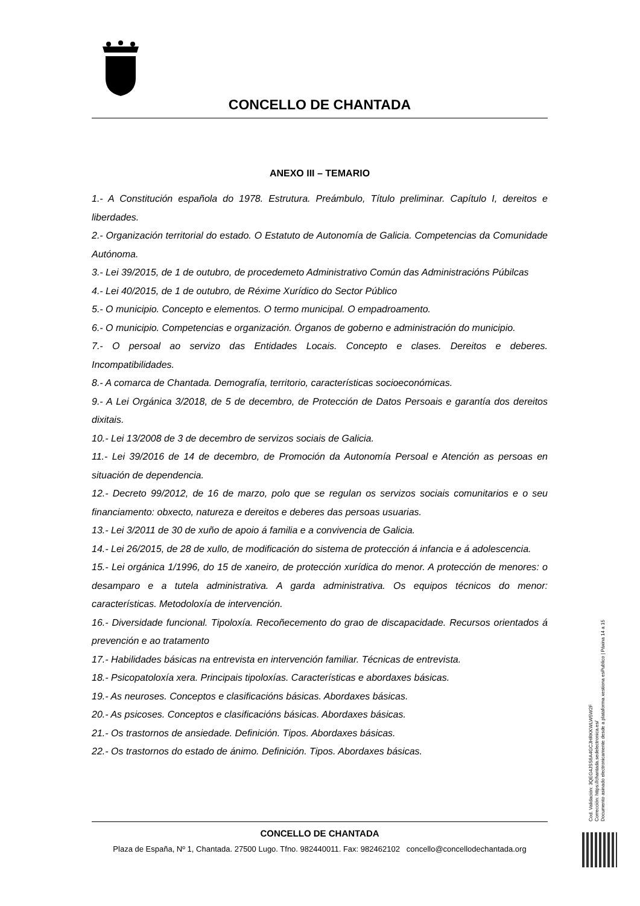CONCELLO DE CHANTADA
ANEXO III – TEMARIO
1.- A Constitución española do 1978. Estrutura. Preámbulo, Título preliminar. Capítulo I, dereitos e liberdades.
2.- Organización territorial do estado. O Estatuto de Autonomía de Galicia. Competencias da Comunidade Autónoma.
3.- Lei 39/2015, de 1 de outubro, de procedemeto Administrativo Común das Administracións Púbilcas
4.- Lei 40/2015, de 1 de outubro, de Réxime Xurídico do Sector Público
5.- O municipio. Concepto e elementos. O termo municipal. O empadroamento.
6.- O municipio. Competencias e organización. Órganos de goberno e administración do municipio.
7.- O persoal ao servizo das Entidades Locais. Concepto e clases. Dereitos e deberes. Incompatibilidades.
8.- A comarca de Chantada. Demografía, territorio, características socioeconómicas.
9.- A Lei Orgánica 3/2018, de 5 de decembro, de Protección de Datos Persoais e garantía dos dereitos dixitais.
10.- Lei 13/2008 de 3 de decembro de servizos sociais de Galicia.
11.- Lei 39/2016 de 14 de decembro, de Promoción da Autonomía Persoal e Atención as persoas en situación de dependencia.
12.- Decreto 99/2012, de 16 de marzo, polo que se regulan os servizos sociais comunitarios e o seu financiamento: obxecto, natureza e dereitos e deberes das persoas usuarias.
13.- Lei 3/2011 de 30 de xuño de apoio á familia e a convivencia de Galicia.
14.- Lei 26/2015, de 28 de xullo, de modificación do sistema de protección á infancia e á adolescencia.
15.- Lei orgánica 1/1996, do 15 de xaneiro, de protección xurídica do menor. A protección de menores: o desamparo e a tutela administrativa. A garda administrativa. Os equipos técnicos do menor: características. Metodoloxía de intervención.
16.- Diversidade funcional. Tipoloxía. Recoñecemento do grao de discapacidade. Recursos orientados á prevención e ao tratamento
17.- Habilidades básicas na entrevista en intervención familiar. Técnicas de entrevista.
18.- Psicopatoloxía xera. Principais tipoloxías. Características e abordaxes básicas.
19.- As neuroses. Conceptos e clasificacións básicas. Abordaxes básicas.
20.- As psicoses. Conceptos e clasificacións básicas. Abordaxes básicas.
21.- Os trastornos de ansiedade. Definición. Tipos. Abordaxes básicas.
22.- Os trastornos do estado de ánimo. Definición. Tipos. Abordaxes básicas.
CONCELLO DE CHANTADA
Plaza de España, Nº 1, Chantada. 27500 Lugo. Tfno. 982440011. Fax: 982462102 concello@concellodechantada.org
Cod. Validación: 3QEG4JSS6A4GCJHRKKWLW5W2F
Corrección: https://chantada.sedelectronica.es/
Documento asinado electronicamente desde a plataforma xestiona esPublico | Páxina 14 a 15